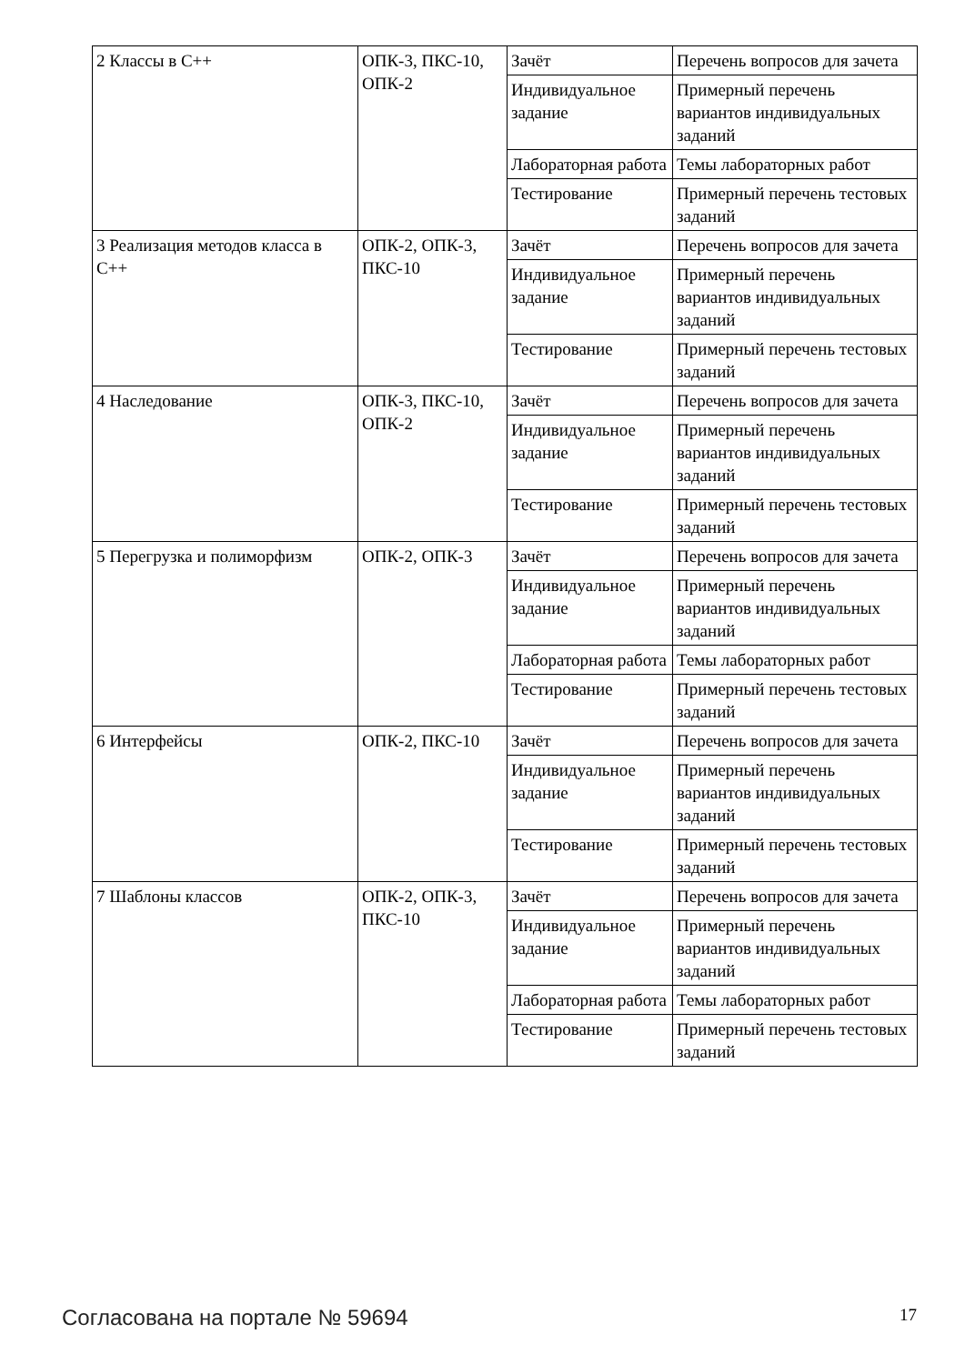| 2 Классы в С++ | ОПК-3, ПКС-10, ОПК-2 | Зачёт | Перечень вопросов для зачета |
| | | Индивидуальное задание | Примерный перечень вариантов индивидуальных заданий |
| | | Лабораторная работа | Темы лабораторных работ |
| | | Тестирование | Примерный перечень тестовых заданий |
| 3 Реализация методов класса в С++ | ОПК-2, ОПК-3, ПКС-10 | Зачёт | Перечень вопросов для зачета |
| | | Индивидуальное задание | Примерный перечень вариантов индивидуальных заданий |
| | | Тестирование | Примерный перечень тестовых заданий |
| 4 Наследование | ОПК-3, ПКС-10, ОПК-2 | Зачёт | Перечень вопросов для зачета |
| | | Индивидуальное задание | Примерный перечень вариантов индивидуальных заданий |
| | | Тестирование | Примерный перечень тестовых заданий |
| 5 Перегрузка и полиморфизм | ОПК-2, ОПК-3 | Зачёт | Перечень вопросов для зачета |
| | | Индивидуальное задание | Примерный перечень вариантов индивидуальных заданий |
| | | Лабораторная работа | Темы лабораторных работ |
| | | Тестирование | Примерный перечень тестовых заданий |
| 6 Интерфейсы | ОПК-2, ПКС-10 | Зачёт | Перечень вопросов для зачета |
| | | Индивидуальное задание | Примерный перечень вариантов индивидуальных заданий |
| | | Тестирование | Примерный перечень тестовых заданий |
| 7 Шаблоны классов | ОПК-2, ОПК-3, ПКС-10 | Зачёт | Перечень вопросов для зачета |
| | | Индивидуальное задание | Примерный перечень вариантов индивидуальных заданий |
| | | Лабораторная работа | Темы лабораторных работ |
| | | Тестирование | Примерный перечень тестовых заданий |
Согласована на портале № 59694 17